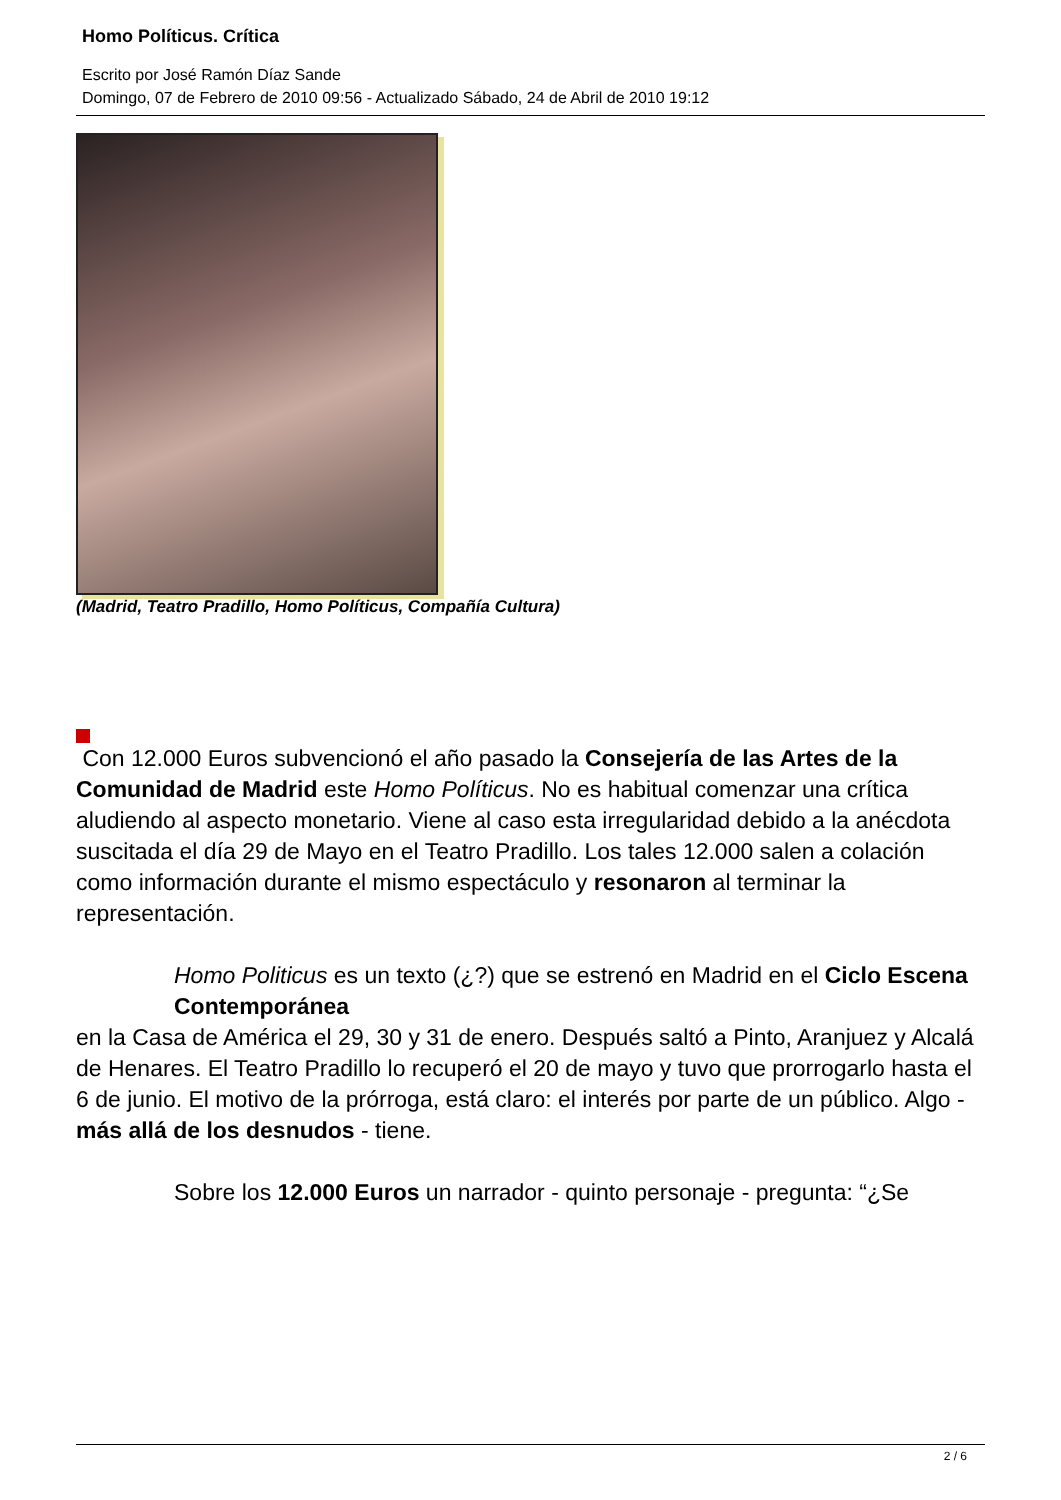Homo Políticus. Crítica
Escrito por José Ramón Díaz Sande
Domingo, 07 de Febrero de 2010 09:56 - Actualizado Sábado, 24 de Abril de 2010 19:12
(Madrid, Teatro Pradillo, Homo Políticus, Compañía Cultura)
Con 12.000 Euros subvencionó el año pasado la Consejería de las Artes de la Comunidad de Madrid este Homo Políticus. No es habitual comenzar una crítica aludiendo al aspecto monetario. Viene al caso esta irregularidad debido a la anécdota suscitada el día 29 de Mayo en el Teatro Pradillo. Los tales 12.000 salen a colación como información durante el mismo espectáculo y resonaron al terminar la representación.
Homo Politicus es un texto (¿?) que se estrenó en Madrid en el Ciclo Escena Contemporánea
en la Casa de América el 29, 30 y 31 de enero. Después saltó a Pinto, Aranjuez y Alcalá de Henares. El Teatro Pradillo lo recuperó el 20 de mayo y tuvo que prorrogarlo hasta el 6 de junio. El motivo de la prórroga, está claro: el interés por parte de un público. Algo - más allá de los desnudos - tiene.
Sobre los 12.000 Euros un narrador - quinto personaje - pregunta: “¿Se
2 / 6